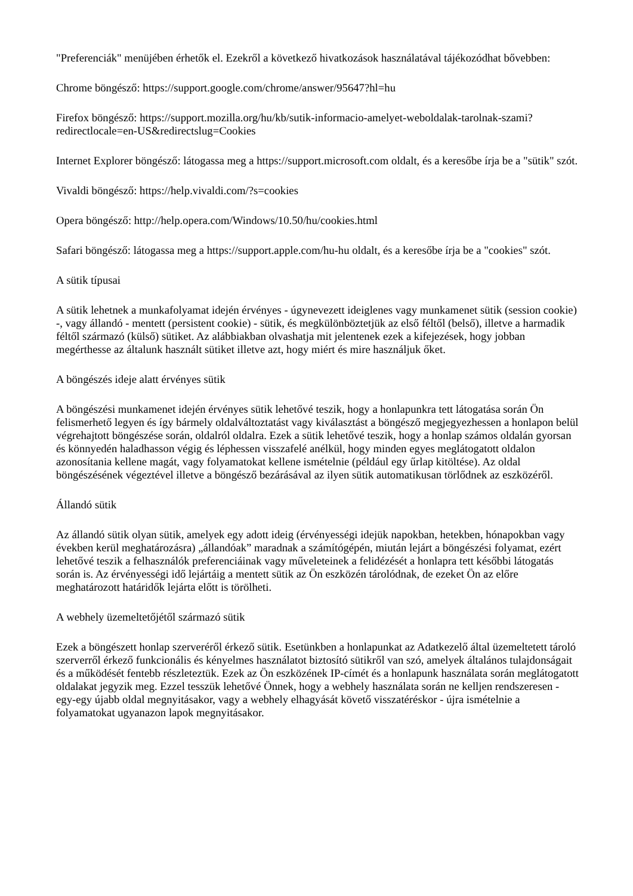"Preferenciák" menüjében érhetők el. Ezekről a következő hivatkozások használatával tájékozódhat bővebben:
Chrome böngésző: https://support.google.com/chrome/answer/95647?hl=hu
Firefox böngésző: https://support.mozilla.org/hu/kb/sutik-informacio-amelyet-weboldalak-tarolnak-szami?redirectlocale=en-US&redirectslug=Cookies
Internet Explorer böngésző: látogassa meg a https://support.microsoft.com oldalt, és a keresőbe írja be a "sütik" szót.
Vivaldi böngésző: https://help.vivaldi.com/?s=cookies
Opera böngésző: http://help.opera.com/Windows/10.50/hu/cookies.html
Safari böngésző: látogassa meg a https://support.apple.com/hu-hu oldalt, és a keresőbe írja be a "cookies" szót.
A sütik típusai
A sütik lehetnek a munkafolyamat idején érvényes - úgynevezett ideiglenes vagy munkamenet sütik (session cookie) -, vagy állandó - mentett (persistent cookie) - sütik, és megkülönböztetjük az első féltől (belső), illetve a harmadik féltől származó (külső) sütiket. Az alábbiakban olvashatja mit jelentenek ezek a kifejezések, hogy jobban megérthesse az általunk használt sütiket illetve azt, hogy miért és mire használjuk őket.
A böngészés ideje alatt érvényes sütik
A böngészési munkamenet idején érvényes sütik lehetővé teszik, hogy a honlapunkra tett látogatása során Ön felismerhető legyen és így bármely oldalváltoztatást vagy kiválasztást a böngésző megjegyezhessen a honlapon belül végrehajtott böngészése során, oldalról oldalra. Ezek a sütik lehetővé teszik, hogy a honlap számos oldalán gyorsan és könnyedén haladhasson végig és léphessen visszafelé anélkül, hogy minden egyes meglátogatott oldalon azonosítania kellene magát, vagy folyamatokat kellene ismételnie (például egy űrlap kitöltése). Az oldal böngészésének végeztével illetve a böngésző bezárásával az ilyen sütik automatikusan törlődnek az eszközéről.
Állandó sütik
Az állandó sütik olyan sütik, amelyek egy adott ideig (érvényességi idejük napokban, hetekben, hónapokban vagy években kerül meghatározásra) „állandóak” maradnak a számítógépén, miután lejárt a böngészési folyamat, ezért lehetővé teszik a felhasználók preferenciáinak vagy műveleteinek a felidézését a honlapra tett későbbi látogatás során is. Az érvényességi idő lejártáig a mentett sütik az Ön eszközén tárolódnak, de ezeket Ön az előre meghatározott határidők lejárta előtt is törölheti.
A webhely üzemeltetőjétől származó sütik
Ezek a böngészett honlap szerveréről érkező sütik. Esetünkben a honlapunkat az Adatkezelő által üzemeltetett tároló szerverről érkező funkcionális és kényelmes használatot biztosító sütikről van szó, amelyek általános tulajdonságait és a működését fentebb részleteztük. Ezek az Ön eszközének IP-címét és a honlapunk használata során meglátogatott oldalakat jegyzik meg. Ezzel tesszük lehetővé Önnek, hogy a webhely használata során ne kelljen rendszeresen - egy-egy újabb oldal megnyitásakor, vagy a webhely elhagyását követő visszatéréskor - újra ismételnie a folyamatokat ugyanazon lapok megnyitásakor.